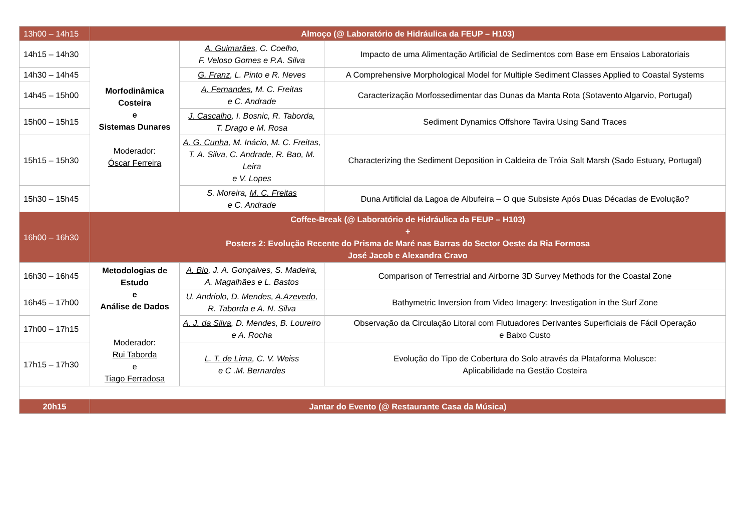| 13h00 – 14h15 | Almoço (@ Laboratório de Hidráulica da FEUP – H103) | | |
| 14h15 – 14h30 | Morfodinâmica Costeira e Sistemas Dunares Moderador: Óscar Ferreira | A. Guimarães , C. Coelho, F. Veloso Gomes e P.A. Silva | Impacto de uma Alimentação Artificial de Sedimentos com Base em Ensaios Laboratoriais |
| 14h30 – 14h45 | | G. Franz , L. Pinto e R. Neves | A Comprehensive Morphological Model for Multiple Sediment Classes Applied to Coastal Systems |
| 14h45 – 15h00 | | A. Fernandes , M. C. Freitas e C. Andrade | Caracterização Morfossedimentar das Dunas da Manta Rota (Sotavento Algarvio, Portugal) |
| 15h00 – 15h15 | | J. Cascalho , I. Bosnic, R. Taborda, T. Drago e M. Rosa | Sediment Dynamics Offshore Tavira Using Sand Traces |
| 15h15 – 15h30 | | A. G. Cunha , M. Inácio, M. C. Freitas, T. A. Silva, C. Andrade, R. Bao, M. Leira e V. Lopes | Characterizing the Sediment Deposition in Caldeira de Tróia Salt Marsh (Sado Estuary, Portugal) |
| 15h30 – 15h45 | | S. Moreira, M. C. Freitas e C. Andrade | Duna Artificial da Lagoa de Albufeira – O que Subsiste Após Duas Décadas de Evolução? |
| 16h00 – 16h30 | Coffee-Break (@ Laboratório de Hidráulica da FEUP – H103) + Posters 2: Evolução Recente do Prisma de Maré nas Barras do Sector Oeste da Ria Formosa José Jacob e Alexandra Cravo | | |
| 16h30 – 16h45 | Metodologias de Estudo e Análise de Dados Moderador: Rui Taborda e Tiago Ferradosa | A. Bio , J. A. Gonçalves, S. Madeira, A. Magalhães e L. Bastos | Comparison of Terrestrial and Airborne 3D Survey Methods for the Coastal Zone |
| 16h45 – 17h00 | | U. Andriolo, D. Mendes, A.Azevedo , R. Taborda e A. N. Silva | Bathymetric Inversion from Video Imagery: Investigation in the Surf Zone |
| 17h00 – 17h15 | | A. J. da Silva , D. Mendes, B. Loureiro e A. Rocha | Observação da Circulação Litoral com Flutuadores Derivantes Superficiais de Fácil Operação e Baixo Custo |
| 17h15 – 17h30 | | L. T. de Lima , C. V. Weiss e C .M. Bernardes | Evolução do Tipo de Cobertura do Solo através da Plataforma Molusce: Aplicabilidade na Gestão Costeira |
| 20h15 | Jantar do Evento (@ Restaurante Casa da Música) | | |